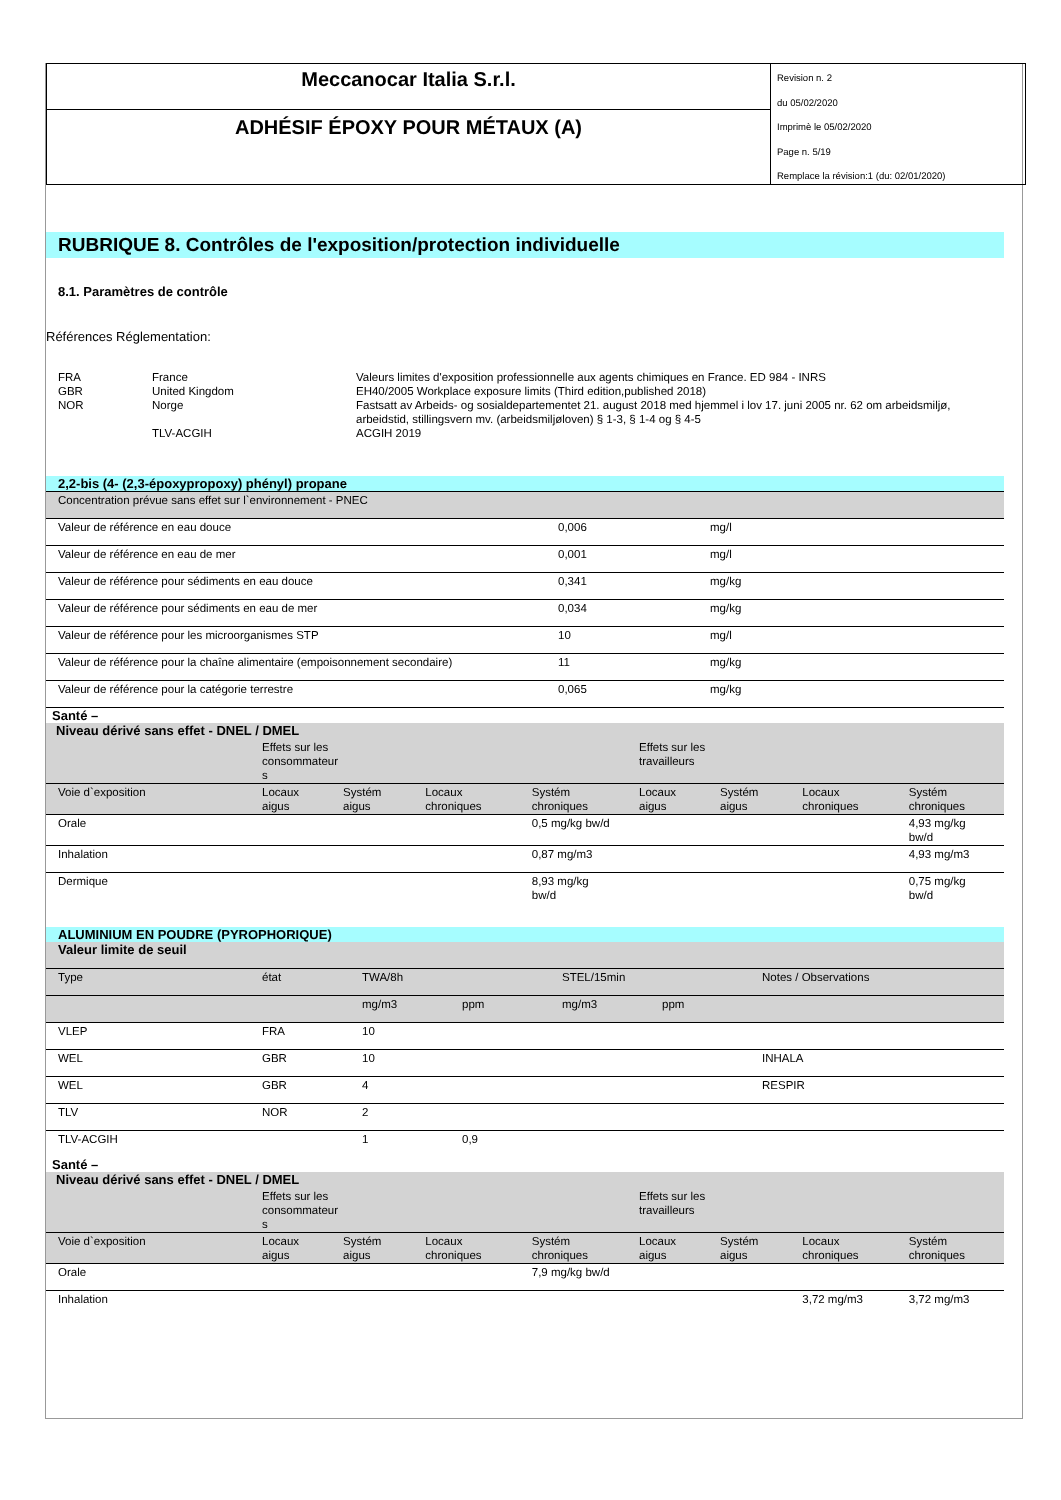Meccanocar Italia S.r.l.
ADHÉSIF ÉPOXY POUR MÉTAUX (A)
Revision n. 2
du 05/02/2020
Imprimè le 05/02/2020
Page n. 5/19
Remplace la révision:1 (du: 02/01/2020)
RUBRIQUE 8. Contrôles de l'exposition/protection individuelle
8.1. Paramètres de contrôle
Références Réglementation:
| FRA | France | Valeurs limites d'exposition professionnelle aux agents chimiques en France. ED 984 - INRS |
| GBR | United Kingdom | EH40/2005 Workplace exposure limits (Third edition,published 2018) |
| NOR | Norge | Fastsatt av Arbeids- og sosialdepartementet 21. august 2018 med hjemmel i lov 17. juni 2005 nr. 62 om arbeidsmiljø, arbeidstid, stillingsvern mv. (arbeidsmiljøloven) § 1-3, § 1-4 og § 4-5 |
| | TLV-ACGIH | ACGIH 2019 |
2,2-bis (4- (2,3-époxypropoxy) phényl) propane
| Concentration prévue sans effet sur l`environnement - PNEC | | |
| Valeur de référence en eau douce | 0,006 | mg/l |
| Valeur de référence en eau de mer | 0,001 | mg/l |
| Valeur de référence pour sédiments en eau douce | 0,341 | mg/kg |
| Valeur de référence pour sédiments en eau de mer | 0,034 | mg/kg |
| Valeur de référence pour les microorganismes STP | 10 | mg/l |
| Valeur de référence pour la chaîne alimentaire (empoisonnement secondaire) | 11 | mg/kg |
| Valeur de référence pour la catégorie terrestre | 0,065 | mg/kg |
Santé –
| Niveau dérivé sans effet - DNEL / DMEL | | | | | | | | |
| | Effets sur les consommateur s | | | | Effets sur les travailleurs | | | |
| Voie d`exposition | Locaux aigus | Systém aigus | Locaux chroniques | Systém chroniques | Locaux aigus | Systém aigus | Locaux chroniques | Systém chroniques |
| Orale | | | | 0,5 mg/kg bw/d | | | | 4,93 mg/kg bw/d |
| Inhalation | | | | 0,87 mg/m3 | | | | 4,93 mg/m3 |
| Dermique | | | | 8,93 mg/kg bw/d | | | | 0,75 mg/kg bw/d |
ALUMINIUM EN POUDRE (PYROPHORIQUE)
| Valeur limite de seuil | | | | | | |
| Type | état | TWA/8h | | STEL/15min | | Notes / Observations |
| | | mg/m3 | ppm | mg/m3 | ppm | |
| VLEP | FRA | 10 | | | | |
| WEL | GBR | 10 | | | | INHALA |
| WEL | GBR | 4 | | | | RESPIR |
| TLV | NOR | 2 | | | | |
| TLV-ACGIH | | 1 | 0,9 | | | |
Santé –
| Niveau dérivé sans effet - DNEL / DMEL | | | | | | | | |
| | Effets sur les consommateur s | | | | Effets sur les travailleurs | | | |
| Voie d`exposition | Locaux aigus | Systém aigus | Locaux chroniques | Systém chroniques | Locaux aigus | Systém aigus | Locaux chroniques | Systém chroniques |
| Orale | | | | 7,9 mg/kg bw/d | | | | |
| Inhalation | | | | | | | 3,72 mg/m3 | 3,72 mg/m3 |